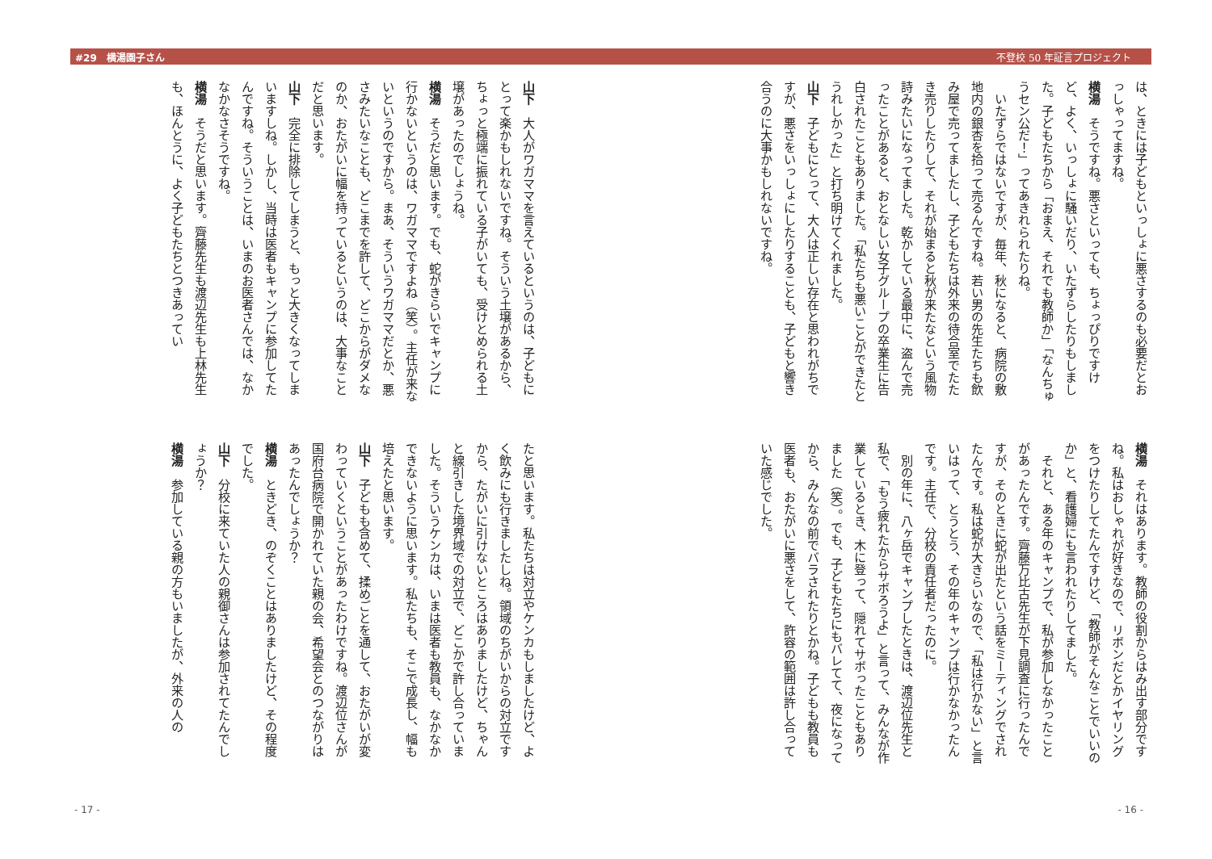#29　横湯園子さん 不登校 50 年証言プロジェクト
は、ときには子どもといっしょに悪さするのも必要だとおっしゃってますね。
横湯　そうですね。悪さといっても、ちょっぴりですけど、よく、いっしょに騒いだり、いたずらしたりもしました。子どもたちから「おまえ、それでも教師か」「なんちゅうセン公だ！」ってあきれられたりね。
いたずらではないですが、毎年、秋になると、病院の敷地内の銀杏を拾って売るんですね。若い男の先生たちも飲み屋で売ってましたし、子どもたちは外来の待合室でたたき売りしたりして、それが始まると秋が来たなという風物詩みたいになってました。乾かしている最中に、盗んで売ったことがあると、おとなしい女子グループの卒業生に告白されたこともありました。「私たちも悪いことができたとうれしかった」と打ち明けてくれました。
山下　子どもにとって、大人は正しい存在と思われがちですが、悪さをいっしょにしたりすることも、子どもと響き合うのに大事かもしれないですね。
横湯　それはあります。教師の役割からはみ出す部分ですね。私はおしゃれが好きなので、リボンだとかイヤリングをつけたりしてたんですけど、「教師がそんなことでいいのか」と、看護婦にも言われたりしてました。
それと、ある年のキャンプで、私が参加しなかったことがあったんです。齊藤万比古先生が下見調査に行ったんですが、そのときに蛇が出たという話をミーティングでされたんです。私は蛇が大きらいなので、「私は行かない」と言いはって、とうとう、その年のキャンプは行かなかったんです。主任で、分校の責任者だったのに。
別の年に、八ヶ岳でキャンプしたときは、渡辺位先生と私で、「もう疲れたからサボろうよ」と言って、みんなが作業しているとき、木に登って、隠れてサボったこともありました（笑）。でも、子どもたちにもバレてて、夜になってから、みんなの前でバラされたりとかね。子どもも教員も医者も、おたがいに悪さをして、許容の範囲は許し合っていた感じでした。
- 16 -
山下　大人がワガママを言えているというのは、子どもにとって楽かもしれないですね。そういう土壌があるから、ちょっと極端に振れている子がいても、受けとめられる土壌があったのでしょうね。
横湯　そうだと思います。でも、蛇がきらいでキャンプに行かないというのは、ワガママですよね（笑）。主任が来ないというのですから。まあ、そういうワガママだとか、悪さみたいなことも、どこまでを許して、どこからがダメなのか、おたがいに幅を持っているというのは、大事なことだと思います。
山下　完全に排除してしまうと、もっと大きくなってしまいますしね。しかし、当時は医者もキャンプに参加してたんですね。そういうことは、いまのお医者さんでは、なかなかなさそうですね。
横湯　そうだと思います。齊藤先生も渡辺先生も上林先生も、ほんとうに、よく子どもたちとつきあってい
たと思います。私たちは対立やケンカもしましたけど、よく飲みにも行きましたしね。領域のちがいからの対立ですから、たがいに引けないところはありましたけど、ちゃんと線引きした境界域での対立で、どこかで許し合っていました。そういうケンカは、いまは医者も教員も、なかなかできないように思います。私たちも、そこで成長し、幅も培えたと思います。
山下　子どもも含めて、揉めごとを通して、おたがいが変わっていくということがあったわけですね。渡辺位さんが国府台病院で開かれていた親の会、希望会とのつながりはあったんでしょうか？
横湯　ときどき、のぞくことはありましたけど、その程度でした。
山下　分校に来ていた人の親御さんは参加されてたんでしょうか？
横湯　参加している親の方もいましたが、外来の人の
- 17 -